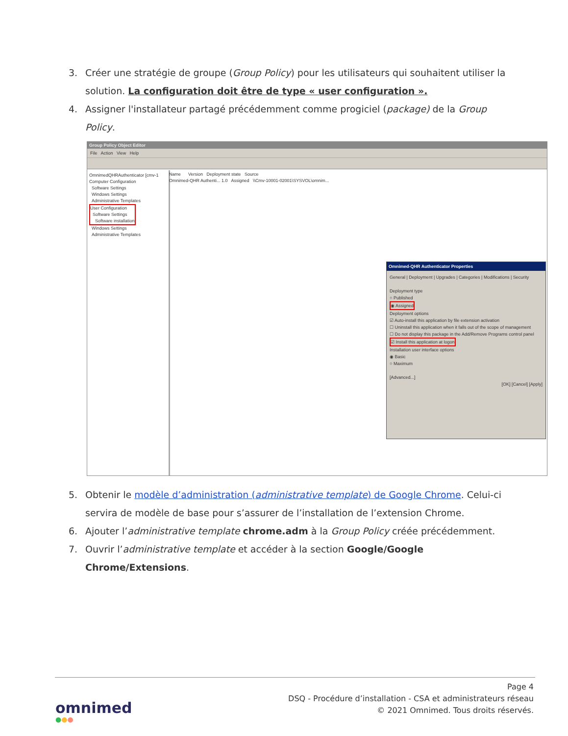3. Créer une stratégie de groupe (Group Policy) pour les utilisateurs qui souhaitent utiliser la solution. La configuration doit être de type « user configuration ».
4. Assigner l'installateur partagé précédemment comme progiciel (package) de la Group Policy.
Group Policy Object Editor
File Action View Help
OmnimedQHRAuthenticator [cmv-1
Computer Configuration
Software Settings
Windows Settings
Administrative Templates
User Configuration
Software Settings
Software installation
Windows Settings
Administrative Templates
Name Version Deployment state Source
Omnimed-QHR Authenti... 1.0 Assigned \\Cmv-10001-02001\SYSVOL\omnim...
Omnimed-QHR Authenticator Properties
General | Deployment | Upgrades | Categories | Modifications | Security
Deployment type
○ Published
◉ Assigned
Deployment options
☑ Auto-install this application by file extension activation
☐ Uninstall this application when it falls out of the scope of management
☐ Do not display this package in the Add/Remove Programs control panel
☑ Install this application at logon
Installation user interface options
◉ Basic
○ Maximum
[Advanced...]
[OK] [Cancel] [Apply]
5. Obtenir le modèle d’administration (administrative template) de Google Chrome. Celui-ci servira de modèle de base pour s’assurer de l’installation de l’extension Chrome.
6. Ajouter l’administrative template chrome.adm à la Group Policy créée précédemment.
7. Ouvrir l’administrative template et accéder à la section Google/Google Chrome/Extensions.
Page 4
DSQ - Procédure d’installation - CSA et administrateurs réseau
© 2021 Omnimed. Tous droits réservés.
omnimed
●●●